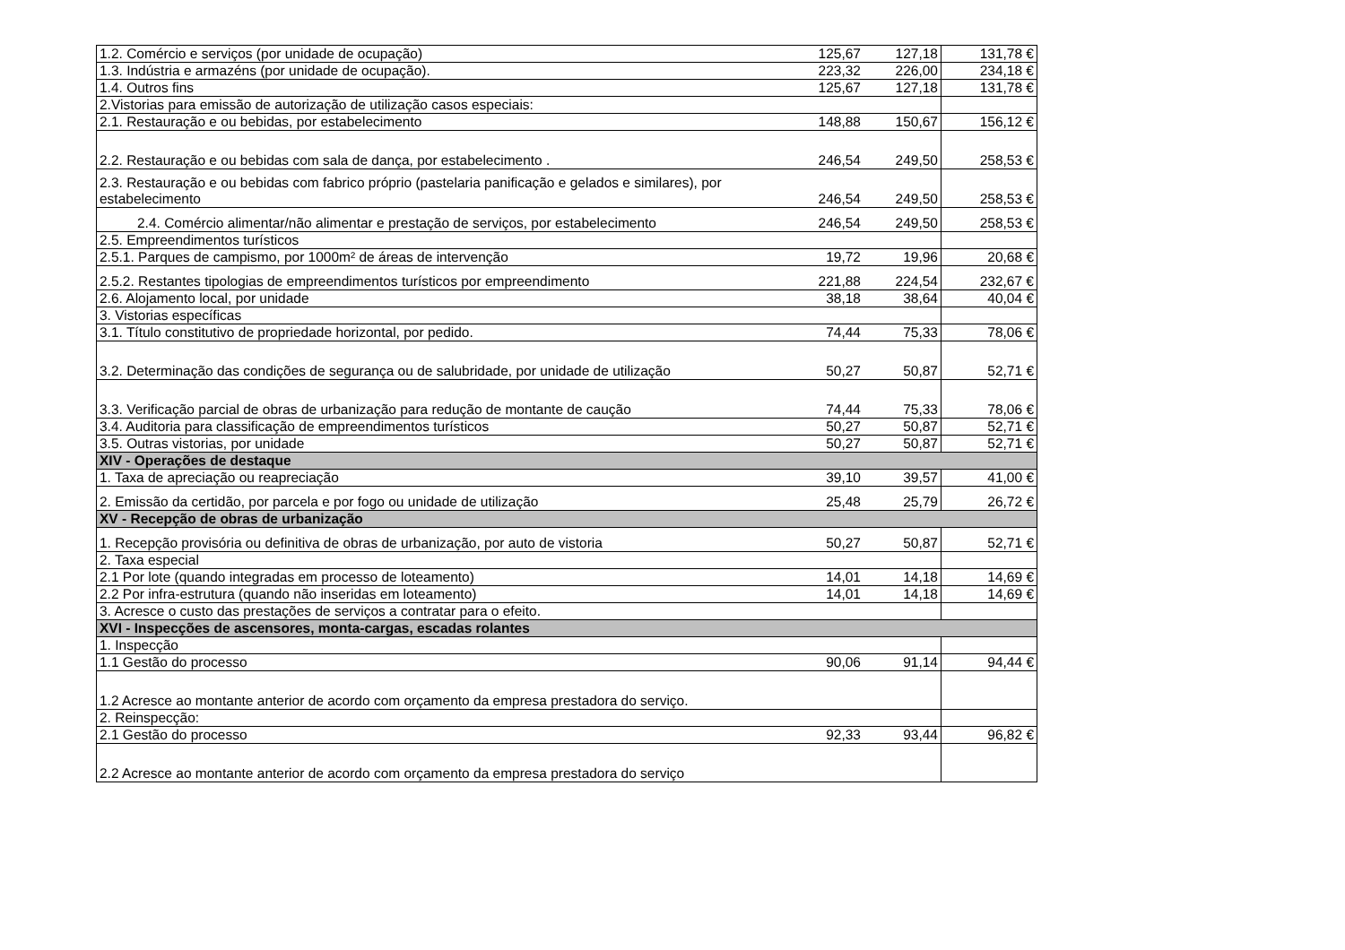| 1.2. Comércio e serviços (por unidade de ocupação) | 125,67 | 127,18 | 131,78 € |
| 1.3. Indústria e armazéns (por unidade de ocupação). | 223,32 | 226,00 | 234,18 € |
| 1.4. Outros fins | 125,67 | 127,18 | 131,78 € |
| 2.Vistorias para emissão de autorização de utilização casos especiais: | | | |
| 2.1. Restauração e ou bebidas, por estabelecimento | 148,88 | 150,67 | 156,12 € |
| 2.2. Restauração e ou bebidas com sala de dança, por estabelecimento . | 246,54 | 249,50 | 258,53 € |
| 2.3. Restauração e ou bebidas com fabrico próprio (pastelaria panificação e gelados e similares), por estabelecimento | 246,54 | 249,50 | 258,53 € |
| 2.4. Comércio alimentar/não alimentar e prestação de serviços, por estabelecimento | 246,54 | 249,50 | 258,53 € |
| 2.5. Empreendimentos turísticos | | | |
| 2.5.1. Parques de campismo, por 1000m² de áreas de intervenção | 19,72 | 19,96 | 20,68 € |
| 2.5.2. Restantes tipologias de empreendimentos turísticos por empreendimento | 221,88 | 224,54 | 232,67 € |
| 2.6. Alojamento local, por unidade | 38,18 | 38,64 | 40,04 € |
| 3. Vistorias específicas | | | |
| 3.1. Título constitutivo de propriedade horizontal, por pedido. | 74,44 | 75,33 | 78,06 € |
| 3.2. Determinação das condições de segurança ou de salubridade, por unidade de utilização | 50,27 | 50,87 | 52,71 € |
| 3.3. Verificação parcial de obras de urbanização para redução de montante de caução | 74,44 | 75,33 | 78,06 € |
| 3.4. Auditoria para classificação de empreendimentos turísticos | 50,27 | 50,87 | 52,71 € |
| 3.5. Outras vistorias, por unidade | 50,27 | 50,87 | 52,71 € |
| XIV - Operações de destaque | | | |
| 1. Taxa de apreciação ou reapreciação | 39,10 | 39,57 | 41,00 € |
| 2. Emissão da certidão, por parcela e por fogo ou unidade de utilização | 25,48 | 25,79 | 26,72 € |
| XV - Recepção de obras de urbanização | | | |
| 1. Recepção provisória ou definitiva de obras de urbanização, por auto de vistoria | 50,27 | 50,87 | 52,71 € |
| 2. Taxa especial | | | |
| 2.1 Por lote (quando integradas em processo de loteamento) | 14,01 | 14,18 | 14,69 € |
| 2.2 Por infra-estrutura (quando não inseridas em loteamento) | 14,01 | 14,18 | 14,69 € |
| 3. Acresce o custo das prestações de serviços a contratar para o efeito. | | | |
| XVI - Inspecções de ascensores, monta-cargas, escadas rolantes | | | |
| 1. Inspecção | | | |
| 1.1 Gestão do processo | 90,06 | 91,14 | 94,44 € |
| 1.2 Acresce ao montante anterior de acordo com orçamento da empresa prestadora do serviço. | | | |
| 2. Reinspecção: | | | |
| 2.1 Gestão do processo | 92,33 | 93,44 | 96,82 € |
| 2.2 Acresce ao montante anterior de acordo com orçamento da empresa prestadora do serviço | | | |